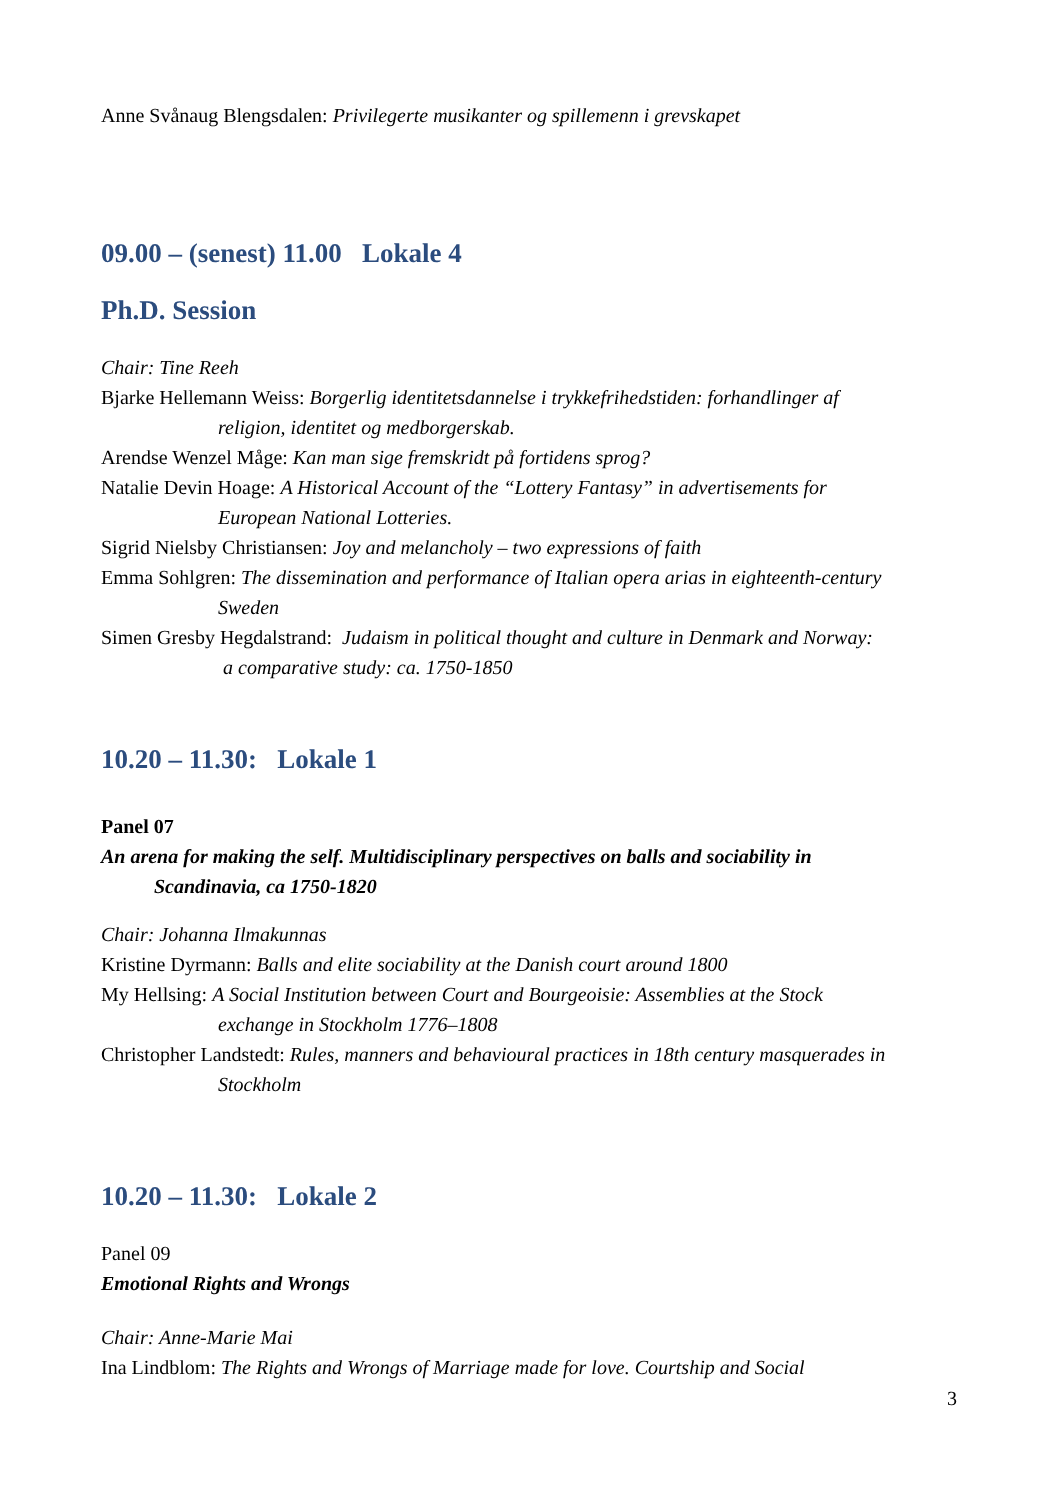Anne Svånaug Blengsdalen: Privilegerte musikanter og spillemenn i grevskapet
09.00 – (senest) 11.00 Lokale 4
Ph.D. Session
Chair: Tine Reeh
Bjarke Hellemann Weiss: Borgerlig identitetsdannelse i trykkefrihedstiden: forhandlinger af
religion, identitet og medborgerskab.
Arendse Wenzel Måge: Kan man sige fremskridt på fortidens sprog?
Natalie Devin Hoage: A Historical Account of the “Lottery Fantasy” in advertisements for
European National Lotteries.
Sigrid Nielsby Christiansen: Joy and melancholy – two expressions of faith
Emma Sohlgren: The dissemination and performance of Italian opera arias in eighteenth-century
Sweden
Simen Gresby Hegdalstrand: Judaism in political thought and culture in Denmark and Norway:
a comparative study: ca. 1750-1850
10.20 – 11.30: Lokale 1
Panel 07
An arena for making the self. Multidisciplinary perspectives on balls and sociability in
Scandinavia, ca 1750-1820
Chair: Johanna Ilmakunnas
Kristine Dyrmann: Balls and elite sociability at the Danish court around 1800
My Hellsing: A Social Institution between Court and Bourgeoisie: Assemblies at the Stock
exchange in Stockholm 1776–1808
Christopher Landstedt: Rules, manners and behavioural practices in 18th century masquerades in
Stockholm
10.20 – 11.30: Lokale 2
Panel 09
Emotional Rights and Wrongs
Chair: Anne-Marie Mai
Ina Lindblom: The Rights and Wrongs of Marriage made for love. Courtship and Social
3